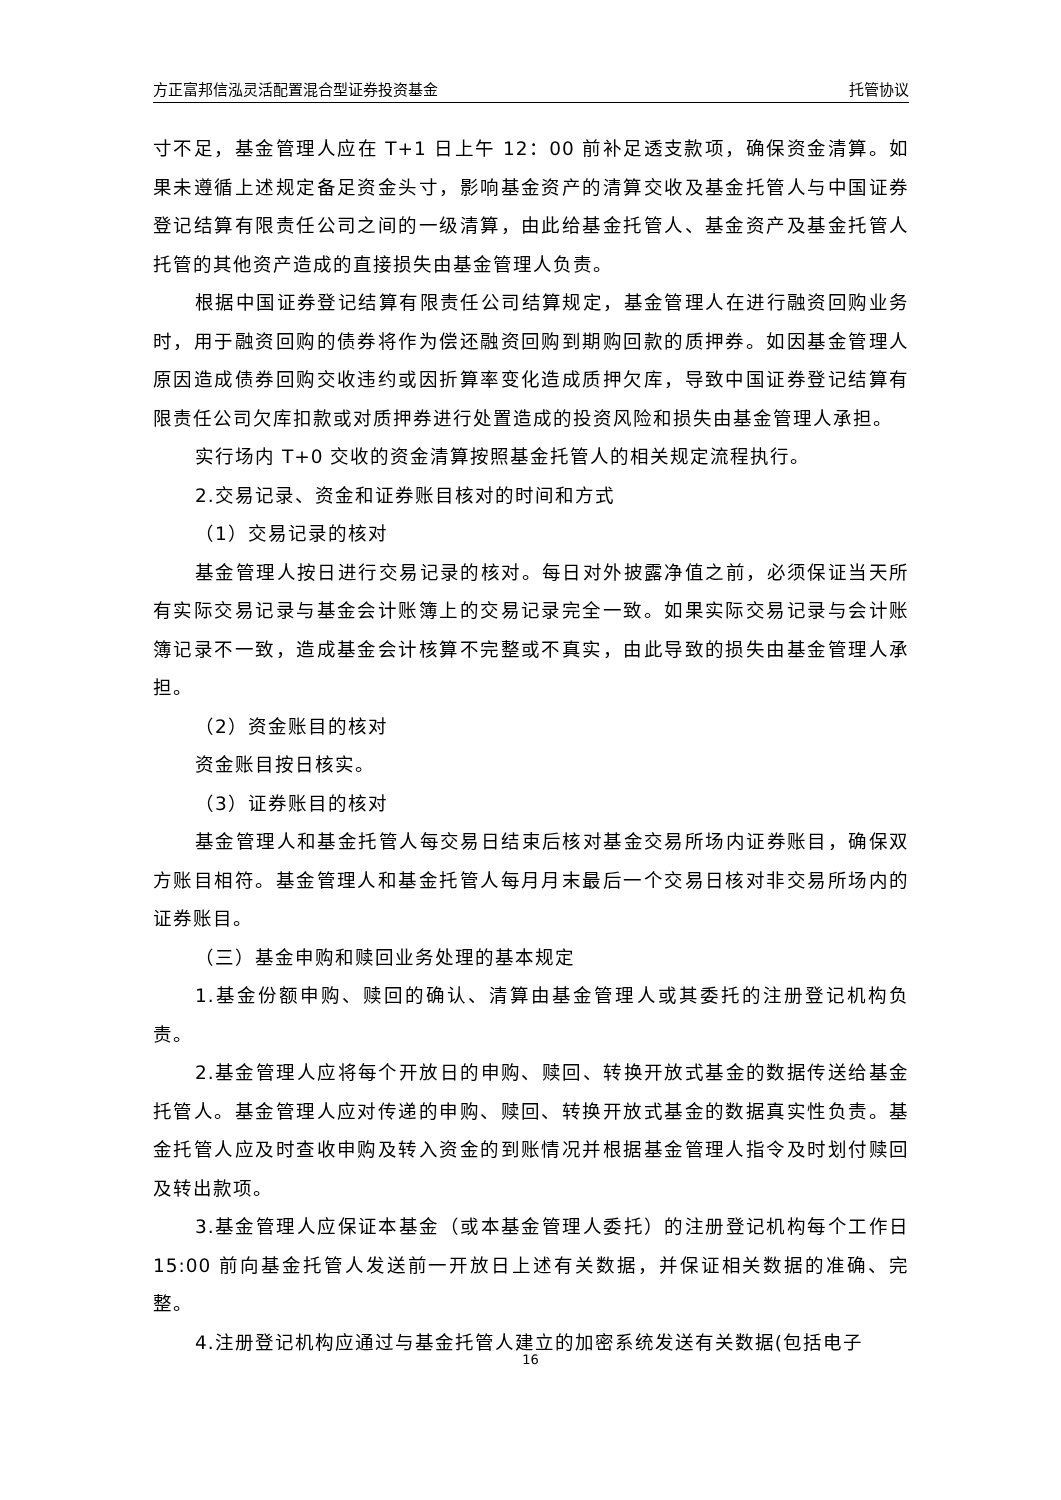方正富邦信泓灵活配置混合型证券投资基金 托管协议
寸不足，基金管理人应在 T+1 日上午 12：00 前补足透支款项，确保资金清算。如果未遵循上述规定备足资金头寸，影响基金资产的清算交收及基金托管人与中国证券登记结算有限责任公司之间的一级清算，由此给基金托管人、基金资产及基金托管人托管的其他资产造成的直接损失由基金管理人负责。
根据中国证券登记结算有限责任公司结算规定，基金管理人在进行融资回购业务时，用于融资回购的债券将作为偿还融资回购到期购回款的质押券。如因基金管理人原因造成债券回购交收违约或因折算率变化造成质押欠库，导致中国证券登记结算有限责任公司欠库扣款或对质押券进行处置造成的投资风险和损失由基金管理人承担。
实行场内 T+0 交收的资金清算按照基金托管人的相关规定流程执行。
2.交易记录、资金和证券账目核对的时间和方式
（1）交易记录的核对
基金管理人按日进行交易记录的核对。每日对外披露净值之前，必须保证当天所有实际交易记录与基金会计账簿上的交易记录完全一致。如果实际交易记录与会计账簿记录不一致，造成基金会计核算不完整或不真实，由此导致的损失由基金管理人承担。
（2）资金账目的核对
资金账目按日核实。
（3）证券账目的核对
基金管理人和基金托管人每交易日结束后核对基金交易所场内证券账目，确保双方账目相符。基金管理人和基金托管人每月月末最后一个交易日核对非交易所场内的证券账目。
（三）基金申购和赎回业务处理的基本规定
1.基金份额申购、赎回的确认、清算由基金管理人或其委托的注册登记机构负责。
2.基金管理人应将每个开放日的申购、赎回、转换开放式基金的数据传送给基金托管人。基金管理人应对传递的申购、赎回、转换开放式基金的数据真实性负责。基金托管人应及时查收申购及转入资金的到账情况并根据基金管理人指令及时划付赎回及转出款项。
3.基金管理人应保证本基金（或本基金管理人委托）的注册登记机构每个工作日 15:00 前向基金托管人发送前一开放日上述有关数据，并保证相关数据的准确、完整。
4.注册登记机构应通过与基金托管人建立的加密系统发送有关数据(包括电子
16